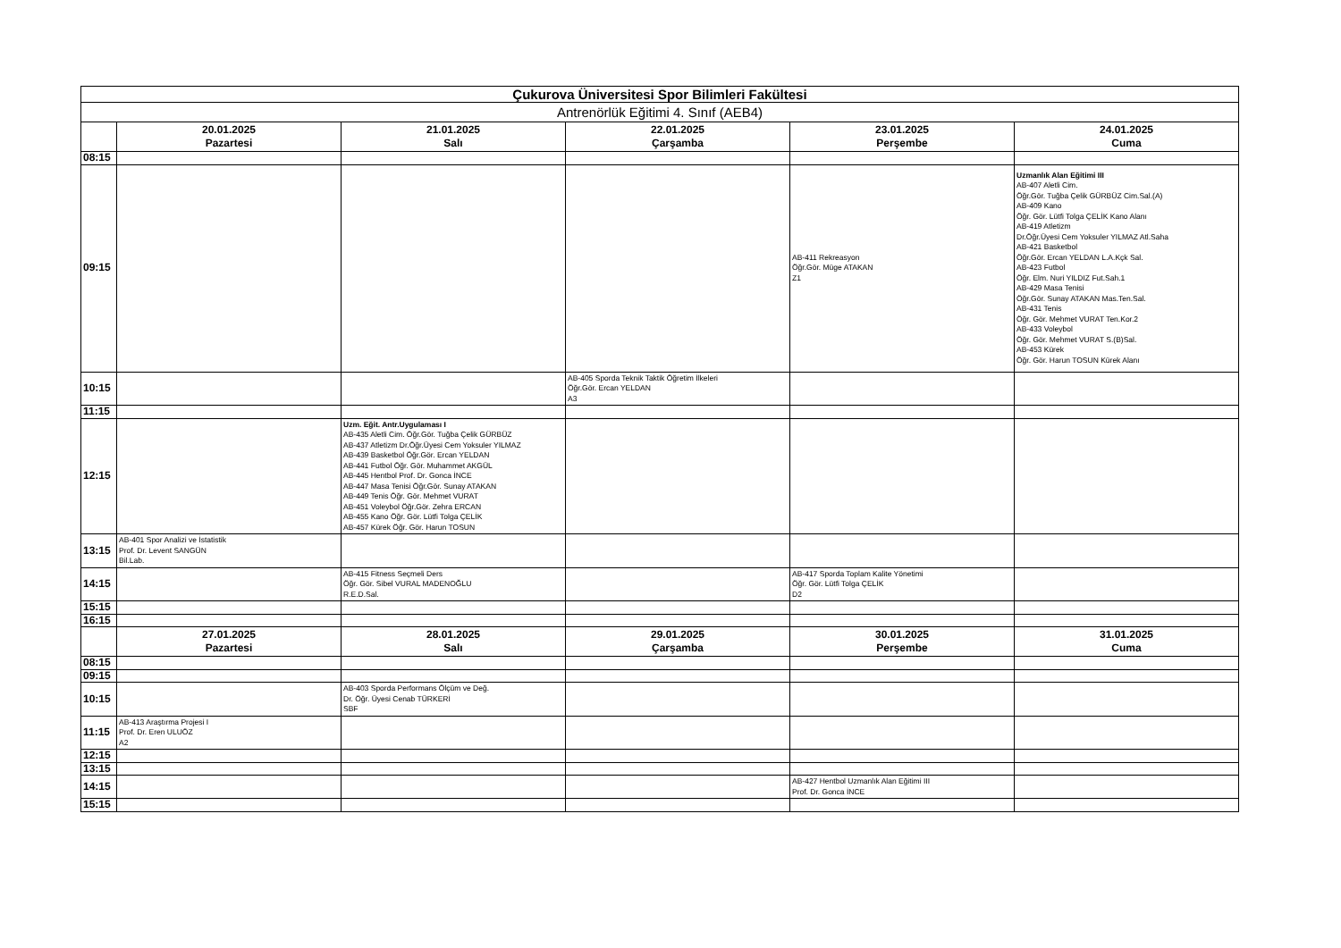| Çukurova Üniversitesi Spor Bilimleri Fakültesi | | | | | |
| --- | --- | --- | --- | --- | --- |
| Antrenörlük Eğitimi 4. Sınıf (AEB4) | | | | | |
| | 20.01.2025 Pazartesi | 21.01.2025 Salı | 22.01.2025 Çarşamba | 23.01.2025 Perşembe | 24.01.2025 Cuma |
| 08:15 | | | | | |
| 09:15 | | | | AB-411 Rekreasyon Öğr.Gör. Müge ATAKAN Z1 | Uzmanlık Alan Eğitimi III AB-407 Aletli Cim. Öğr.Gör. Tuğba Çelik GÜRBÜZ Cim.Sal.(A) AB-409 Kano Öğr. Gör. Lütfi Tolga ÇELİK Kano Alanı AB-419 Atletizm Dr.Öğr.Üyesi Cem Yoksuler YILMAZ Atl.Saha AB-421 Basketbol Öğr.Gör. Ercan YELDAN L.A.Kçk Sal. AB-423 Futbol Öğr. Elm. Nuri YILDIZ Fut.Sah.1 AB-429 Masa Tenisi Öğr.Gör. Sunay ATAKAN Mas.Ten.Sal. AB-431 Tenis Öğr. Gör. Mehmet VURAT Ten.Kor.2 AB-433 Voleybol Öğr. Gör. Mehmet VURAT S.(B)Sal. AB-453 Kürek Öğr. Gör. Harun TOSUN Kürek Alanı |
| 10:15 | | | AB-405 Sporda Teknik Taktik Öğretim İlkeleri Öğr.Gör. Ercan YELDAN A3 | | |
| 11:15 | | | | | |
| 12:15 | | Uzm. Eğit. Antr.Uygulaması I AB-435 Aletli Cim. Öğr.Gör. Tuğba Çelik GÜRBÜZ AB-437 Atletizm Dr.Öğr.Üyesi Cem Yoksuler YILMAZ AB-439 Basketbol Öğr.Gör. Ercan YELDAN AB-441 Futbol Öğr. Gör. Muhammet AKGÜL AB-445 Hentbol Prof. Dr. Gonca İNCE AB-447 Masa Tenisi Öğr.Gör. Sunay ATAKAN AB-449 Tenis Öğr. Gör. Mehmet VURAT AB-451 Voleybol Öğr.Gör. Zehra ERCAN AB-455 Kano Öğr. Gör. Lütfi Tolga ÇELİK AB-457 Kürek Öğr. Gör. Harun TOSUN | | | |
| 13:15 | AB-401 Spor Analizi ve İstatistik Prof. Dr. Levent SANGÜN Bil.Lab. | | | | |
| 14:15 | | AB-415 Fitness Seçmeli Ders Öğr. Gör. Sibel VURAL MADENOĞLU R.E.D.Sal. | | AB-417 Sporda Toplam Kalite Yönetimi Öğr. Gör. Lütfi Tolga ÇELİK D2 | |
| 15:15 | | | | | |
| 16:15 | | | | | |
| | 27.01.2025 Pazartesi | 28.01.2025 Salı | 29.01.2025 Çarşamba | 30.01.2025 Perşembe | 31.01.2025 Cuma |
| 08:15 | | | | | |
| 09:15 | | | | | |
| 10:15 | | AB-403 Sporda Performans Ölçüm ve Değ. Dr. Öğr. Üyesi Cenab TÜRKERİ SBF | | | |
| 11:15 | AB-413 Araştırma Projesi I Prof. Dr. Eren ULUÖZ A2 | | | | |
| 12:15 | | | | | |
| 13:15 | | | | | |
| 14:15 | | | | AB-427 Hentbol Uzmanlık Alan Eğitimi III Prof. Dr. Gonca İNCE | |
| 15:15 | | | | | |